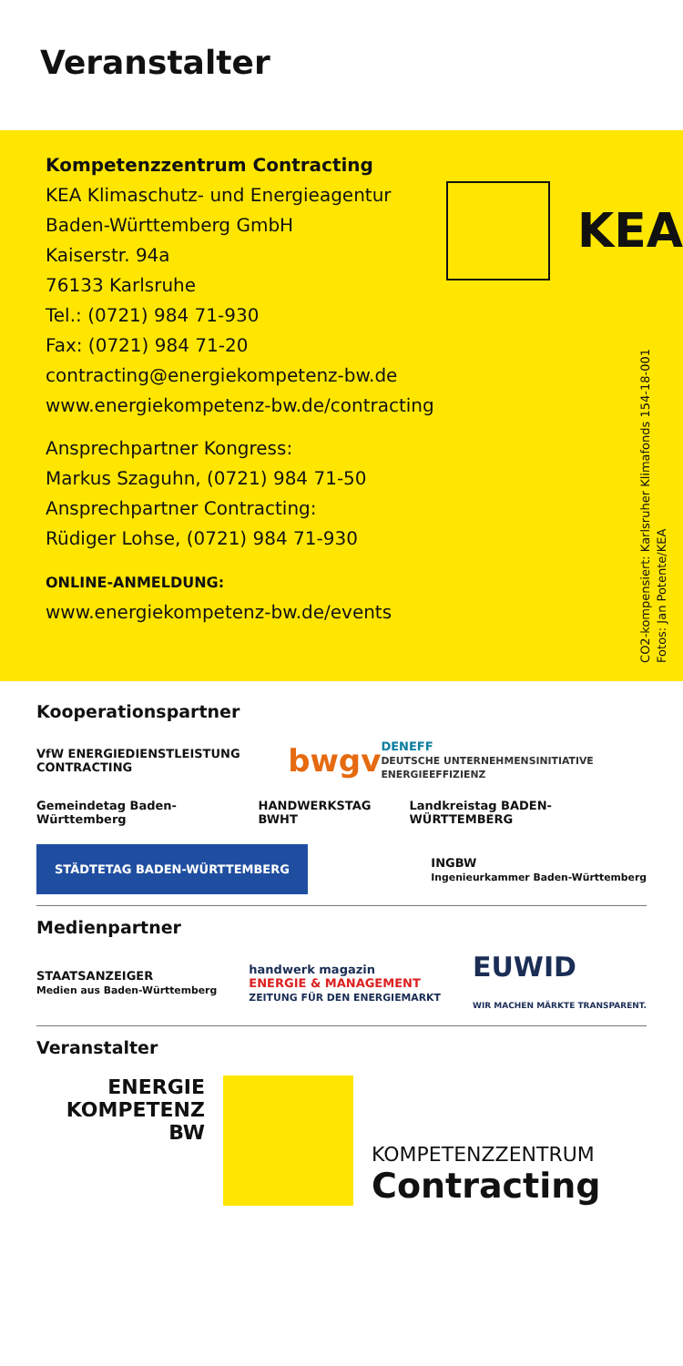Veranstalter
Kompetenzzentrum Contracting
KEA Klimaschutz- und Energieagentur
Baden-Württemberg GmbH
Kaiserstr. 94a
76133 Karlsruhe
Tel.: (0721) 984 71-930
Fax: (0721) 984 71-20
contracting@energiekompetenz-bw.de
www.energiekompetenz-bw.de/contracting
Ansprechpartner Kongress:
Markus Szaguhn, (0721) 984 71-50
Ansprechpartner Contracting:
Rüdiger Lohse, (0721) 984 71-930
ONLINE-ANMELDUNG:
www.energiekompetenz-bw.de/events
KEA
CO2-kompensiert: Karlsruher Klimafonds 154-18-001
Fotos: Jan Potente/KEA
Kooperationspartner
VfW ENERGIEDIENSTLEISTUNG CONTRACTING bwgv DENEFF
DEUTSCHE UNTERNEHMENSINITIATIVE ENERGIEEFFIZIENZ
Gemeindetag Baden-Württemberg HANDWERKSTAG BWHT Landkreistag BADEN-WÜRTTEMBERG
STÄDTETAG BADEN-WÜRTTEMBERG INGBW
Ingenieurkammer Baden-Württemberg
Medienpartner
STAATSANZEIGER
Medien aus Baden-Württemberg handwerk magazin
ENERGIE & MANAGEMENT
ZEITUNG FÜR DEN ENERGIEMARKT EUWID
WIR MACHEN MÄRKTE TRANSPARENT.
Veranstalter
ENERGIE
KOMPETENZ
BW
KOMPETENZZENTRUM
Contracting